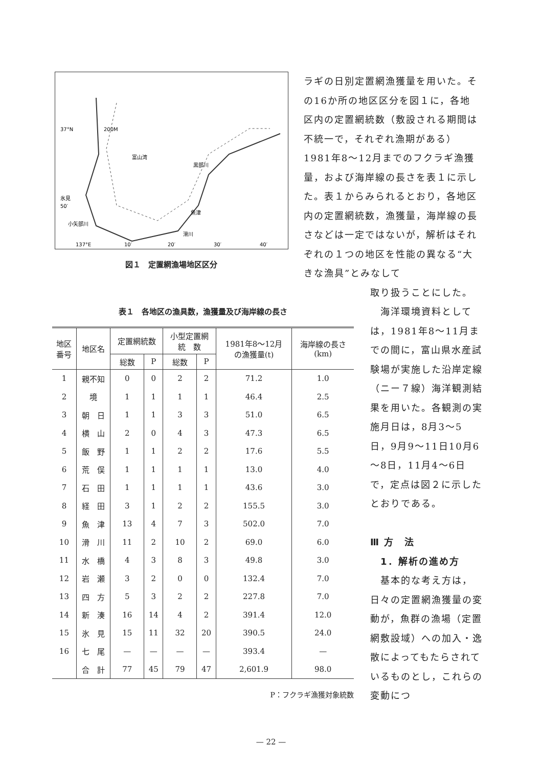37°N
200M
富山湾
氷見
50′
小矢部川
黒部川
魚津
滑川
137°E
10′
20′
30′
40′
図１　定置網漁場地区区分
ラギの日別定置網漁獲量を用いた。その16か所の地区区分を図１に，各地区内の定置網統数（敷設される期間は不統一で，それぞれ漁期がある）1981年8～12月までのフクラギ漁獲量，および海岸線の長さを表１に示した。表１からみられるとおり，各地区内の定置網統数，漁獲量，海岸線の長さなどは一定ではないが，解析はそれぞれの１つの地区を性能の異なる“大きな漁具”とみなして
表１　各地区の漁具数，漁獲量及び海岸線の長さ
| 地区 番号 | 地区名 | 定置網統数 | | 小型定置網 統 数 | | 1981年8～12月 の漁獲量(t) | 海岸線の長さ (km) |
| --- | --- | --- | --- | --- | --- | --- | --- |
| | | 総数 | P | 総数 | P | | |
| 1 | 親不知 | 0 | 0 | 2 | 2 | 71.2 | 1.0 |
| 2 | 境 | 1 | 1 | 1 | 1 | 46.4 | 2.5 |
| 3 | 朝 日 | 1 | 1 | 3 | 3 | 51.0 | 6.5 |
| 4 | 横 山 | 2 | 0 | 4 | 3 | 47.3 | 6.5 |
| 5 | 飯 野 | 1 | 1 | 2 | 2 | 17.6 | 5.5 |
| 6 | 荒 俣 | 1 | 1 | 1 | 1 | 13.0 | 4.0 |
| 7 | 石 田 | 1 | 1 | 1 | 1 | 43.6 | 3.0 |
| 8 | 経 田 | 3 | 1 | 2 | 2 | 155.5 | 3.0 |
| 9 | 魚 津 | 13 | 4 | 7 | 3 | 502.0 | 7.0 |
| 10 | 滑 川 | 11 | 2 | 10 | 2 | 69.0 | 6.0 |
| 11 | 水 橋 | 4 | 3 | 8 | 3 | 49.8 | 3.0 |
| 12 | 岩 瀬 | 3 | 2 | 0 | 0 | 132.4 | 7.0 |
| 13 | 四 方 | 5 | 3 | 2 | 2 | 227.8 | 7.0 |
| 14 | 新 湊 | 16 | 14 | 4 | 2 | 391.4 | 12.0 |
| 15 | 氷 見 | 15 | 11 | 32 | 20 | 390.5 | 24.0 |
| 16 | 七 尾 | — | — | — | — | 393.4 | — |
| | 合 計 | 77 | 45 | 79 | 47 | 2,601.9 | 98.0 |
P：フクラギ漁獲対象統数
取り扱うことにした。
　海洋環境資料としては，1981年8～11月までの間に，富山県水産試験場が実施した沿岸定線（ニー７線）海洋観測結果を用いた。各観測の実施月日は，8月3～5日，9月9～11日10月6～8日，11月4～6日で，定点は図２に示したとおりである。
Ⅲ 方　法
　1．解析の進め方
　基本的な考え方は，日々の定置網漁獲量の変動が，魚群の漁場（定置網敷設域）への加入・逸散によってもたらされているものとし，これらの変動につ
— 22 —